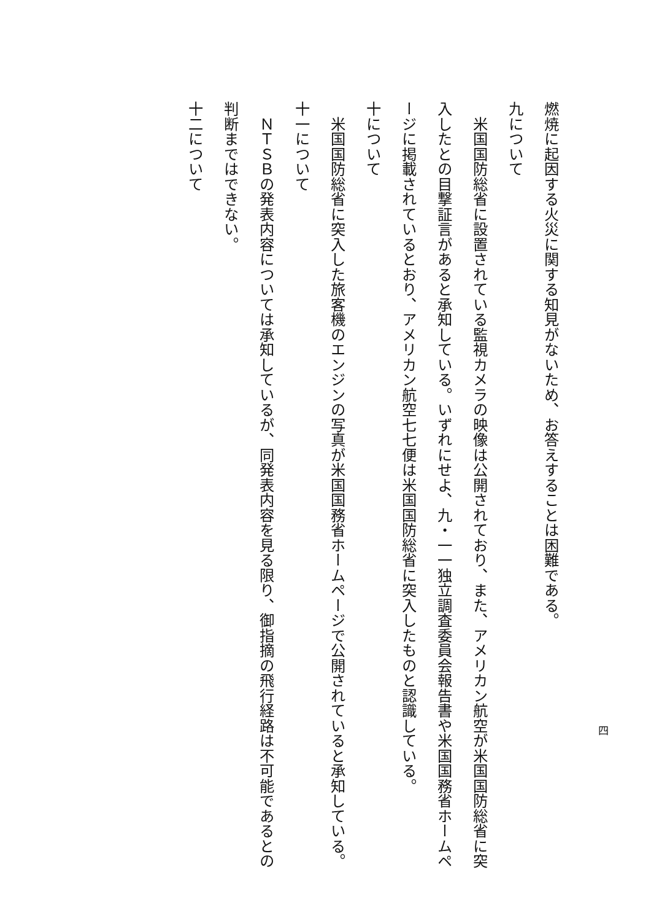燃焼に起因する火災に関する知見がないため、お答えすることは困難である。
九について
　米国国防総省に設置されている監視カメラの映像は公開されており、また、アメリカン航空が米国国防総省に突入したとの目撃証言があると承知している。いずれにせよ、九・一一独立調査委員会報告書や米国国務省ホームページに掲載されているとおり、アメリカン航空七七便は米国国防総省に突入したものと認識している。
十について
　米国国防総省に突入した旅客機のエンジンの写真が米国国務省ホームページで公開されていると承知している。
十一について
　ＮＴＳＢの発表内容については承知しているが、同発表内容を見る限り、御指摘の飛行経路は不可能であるとの判断まではできない。
十二について
四